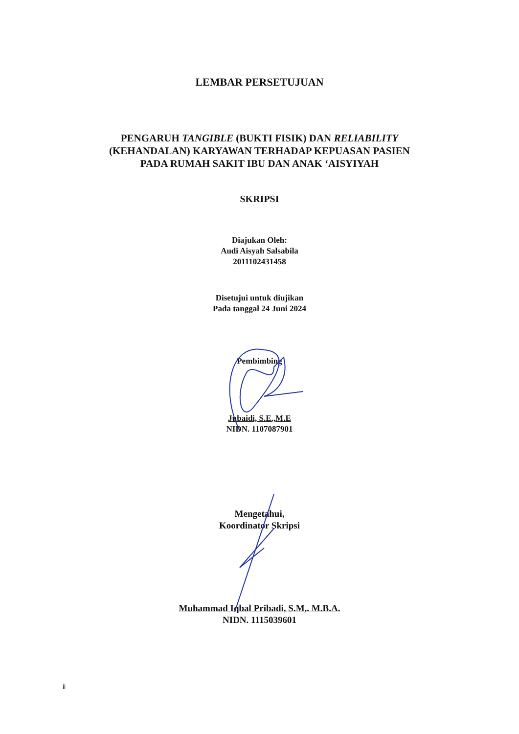LEMBAR PERSETUJUAN
PENGARUH TANGIBLE (BUKTI FISIK) DAN RELIABILITY
(KEHANDALAN) KARYAWAN TERHADAP KEPUASAN PASIEN
PADA RUMAH SAKIT IBU DAN ANAK ‘AISYIYAH
SKRIPSI
Diajukan Oleh:
Audi Aisyah Salsabila
2011102431458
Disetujui untuk diujikan
Pada tanggal 24 Juni 2024
Pembimbing
Jubaidi, S.E.,M.E
NIDN. 1107087901
Mengetahui,
Koordinator Skripsi
Muhammad Iqbal Pribadi, S.M,. M.B.A.
NIDN. 1115039601
ii